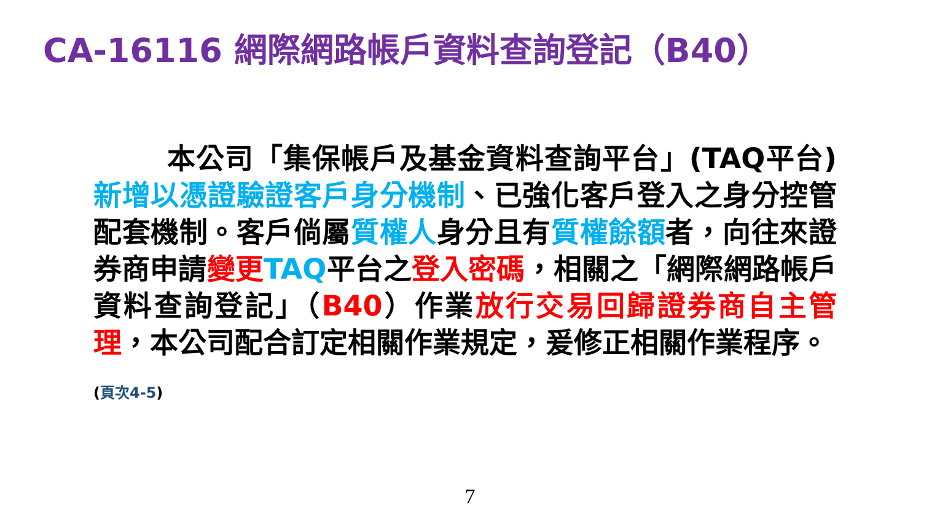CA-16116 網際網路帳戶資料查詢登記（B40）
本公司「集保帳戶及基金資料查詢平台」(TAQ平台)新增以憑證驗證客戶身分機制、已強化客戶登入之身分控管配套機制。客戶倘屬質權人身分且有質權餘額者，向往來證券商申請變更 TAQ平台之登入密碼，相關之「網際網路帳戶資料查詢登記」（B40）作業放行交易回歸證券商自主管理，本公司配合訂定相關作業規定，爰修正相關作業程序。
(頁次4-5)
7